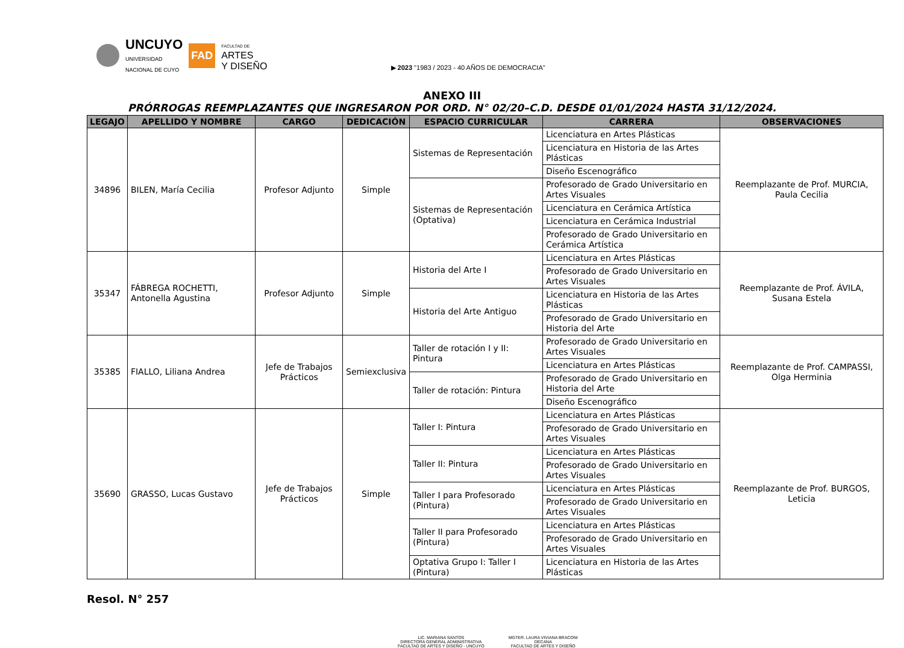UNCUYO
UNIVERSIDAD
NACIONAL DE CUYO
FAD
FACULTAD DE
ARTES
Y DISEÑO
▶ 2023 "1983 / 2023 - 40 AÑOS DE DEMOCRACIA"
ANEXO III
PRÓRROGAS REEMPLAZANTES QUE INGRESARON POR ORD. N° 02/20–C.D. DESDE 01/01/2024 HASTA 31/12/2024.
| LEGAJO | APELLIDO Y NOMBRE | CARGO | DEDICACIÓN | ESPACIO CURRICULAR | CARRERA | OBSERVACIONES |
| --- | --- | --- | --- | --- | --- | --- |
| 34896 | BILEN, María Cecilia | Profesor Adjunto | Simple | Sistemas de Representación | Licenciatura en Artes Plásticas | Reemplazante de Prof. MURCIA, Paula Cecilia |
| | | | | | Licenciatura en Historia de las Artes Plásticas | |
| | | | | | Diseño Escenográfico | |
| | | | | Sistemas de Representación (Optativa) | Profesorado de Grado Universitario en Artes Visuales | |
| | | | | | Licenciatura en Cerámica Artística | |
| | | | | | Licenciatura en Cerámica Industrial | |
| | | | | | Profesorado de Grado Universitario en Cerámica Artística | |
| 35347 | FÁBREGA ROCHETTI, Antonella Agustina | Profesor Adjunto | Simple | Historia del Arte I | Licenciatura en Artes Plásticas | Reemplazante de Prof. ÁVILA, Susana Estela |
| | | | | | Profesorado de Grado Universitario en Artes Visuales | |
| | | | | Historia del Arte Antiguo | Licenciatura en Historia de las Artes Plásticas | |
| | | | | | Profesorado de Grado Universitario en Historia del Arte | |
| 35385 | FIALLO, Liliana Andrea | Jefe de Trabajos Prácticos | Semiexclusiva | Taller de rotación I y II: Pintura | Profesorado de Grado Universitario en Artes Visuales | Reemplazante de Prof. CAMPASSI, Olga Herminia |
| | | | | | Licenciatura en Artes Plásticas | |
| | | | | Taller de rotación: Pintura | Profesorado de Grado Universitario en Historia del Arte | |
| | | | | | Diseño Escenográfico | |
| 35690 | GRASSO, Lucas Gustavo | Jefe de Trabajos Prácticos | Simple | Taller I: Pintura | Licenciatura en Artes Plásticas | Reemplazante de Prof. BURGOS, Leticia |
| | | | | | Profesorado de Grado Universitario en Artes Visuales | |
| | | | | Taller II: Pintura | Licenciatura en Artes Plásticas | |
| | | | | | Profesorado de Grado Universitario en Artes Visuales | |
| | | | | Taller I para Profesorado (Pintura) | Licenciatura en Artes Plásticas | |
| | | | | | Profesorado de Grado Universitario en Artes Visuales | |
| | | | | Taller II para Profesorado (Pintura) | Licenciatura en Artes Plásticas | |
| | | | | | Profesorado de Grado Universitario en Artes Visuales | |
| | | | | Optativa Grupo I: Taller I (Pintura) | Licenciatura en Historia de las Artes Plásticas | |
Resol. N° 257
LIC. MARIANA SANTOS
DIRECTORA GENERAL ADMINISTRATIVA
FACULTAD DE ARTES Y DISEÑO - UNCUYO
MGTER. LAURA VIVIANA BRACONI
DECANA
FACULTAD DE ARTES Y DISEÑO